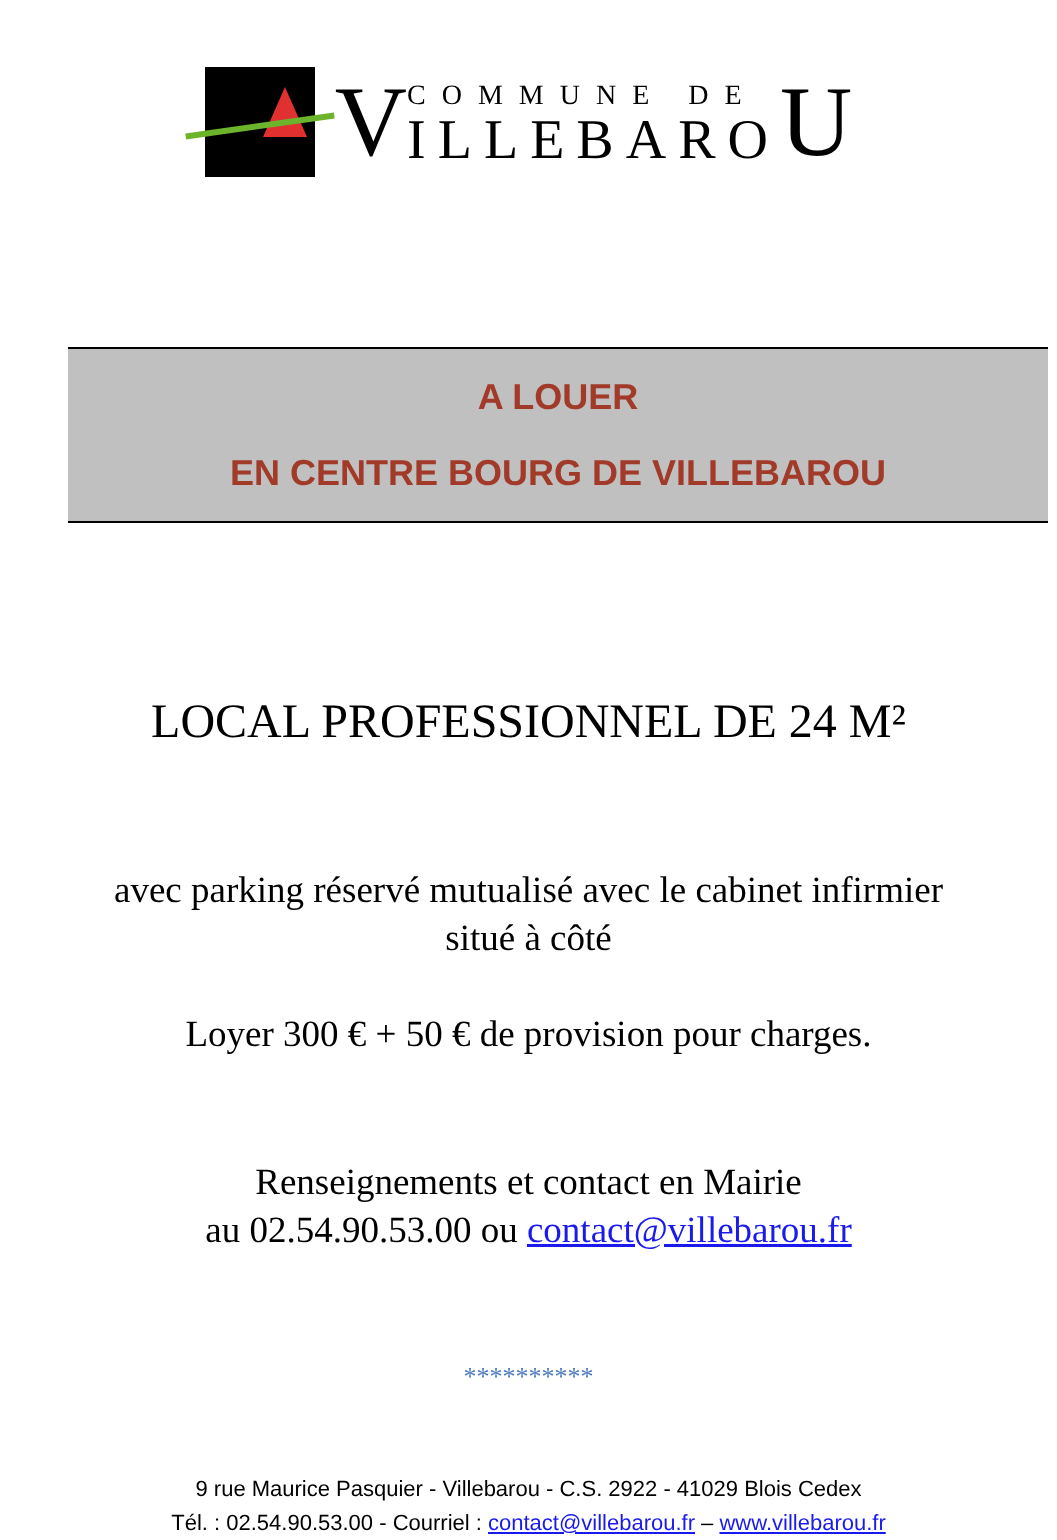V
COMMUNE DE
ILLEBARO
U
A LOUER
EN CENTRE BOURG DE VILLEBAROU
LOCAL PROFESSIONNEL DE 24 M²
avec parking réservé mutualisé avec le cabinet infirmier
situé à côté
Loyer 300 € + 50 € de provision pour charges.
Renseignements et contact en Mairie
au 02.54.90.53.00 ou contact@villebarou.fr
**********
9 rue Maurice Pasquier - Villebarou - C.S. 2922 - 41029 Blois Cedex
Tél. : 02.54.90.53.00 - Courriel : contact@villebarou.fr – www.villebarou.fr